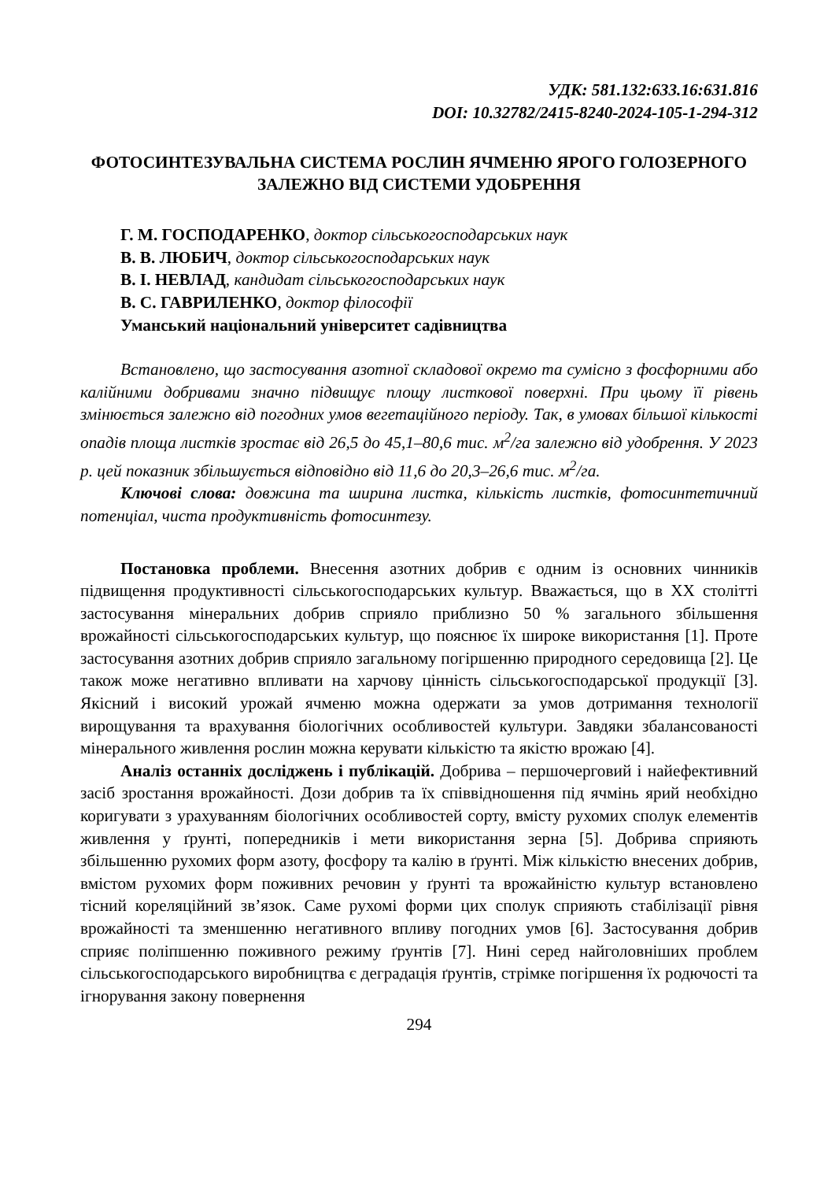УДК: 581.132:633.16:631.816
DOI: 10.32782/2415-8240-2024-105-1-294-312
ФОТОСИНТЕЗУВАЛЬНА СИСТЕМА РОСЛИН ЯЧМЕНЮ ЯРОГО ГОЛОЗЕРНОГО ЗАЛЕЖНО ВІД СИСТЕМИ УДОБРЕННЯ
Г. М. ГОСПОДАРЕНКО, доктор сільськогосподарських наук
В. В. ЛЮБИЧ, доктор сільськогосподарських наук
В. І. НЕВЛАД, кандидат сільськогосподарських наук
В. С. ГАВРИЛЕНКО, доктор філософії
Уманський національний університет садівництва
Встановлено, що застосування азотної складової окремо та сумісно з фосфорними або калійними добривами значно підвищує площу листкової поверхні. При цьому її рівень змінюється залежно від погодних умов вегетаційного періоду. Так, в умовах більшої кількості опадів площа листків зростає від 26,5 до 45,1–80,6 тис. м<sup>2</sup>/га залежно від удобрення. У 2023 р. цей показник збільшується відповідно від 11,6 до 20,3–26,6 тис. м<sup>2</sup>/га.
Ключові слова: довжина та ширина листка, кількість листків, фотосинтетичний потенціал, чиста продуктивність фотосинтезу.
Постановка проблеми. Внесення азотних добрив є одним із основних чинників підвищення продуктивності сільськогосподарських культур. Вважається, що в XX столітті застосування мінеральних добрив сприяло приблизно 50 % загального збільшення врожайності сільськогосподарських культур, що пояснює їх широке використання [1]. Проте застосування азотних добрив сприяло загальному погіршенню природного середовища [2]. Це також може негативно впливати на харчову цінність сільськогосподарської продукції [3]. Якісний і високий урожай ячменю можна одержати за умов дотримання технології вирощування та врахування біологічних особливостей культури. Завдяки збалансованості мінерального живлення рослин можна керувати кількістю та якістю врожаю [4].
Аналіз останніх досліджень і публікацій. Добрива – першочерговий і найефективний засіб зростання врожайності. Дози добрив та їх співвідношення під ячмінь ярий необхідно коригувати з урахуванням біологічних особливостей сорту, вмісту рухомих сполук елементів живлення у ґрунті, попередників і мети використання зерна [5]. Добрива сприяють збільшенню рухомих форм азоту, фосфору та калію в ґрунті. Між кількістю внесених добрив, вмістом рухомих форм поживних речовин у ґрунті та врожайністю культур встановлено тісний кореляційний зв’язок. Саме рухомі форми цих сполук сприяють стабілізації рівня врожайності та зменшенню негативного впливу погодних умов [6]. Застосування добрив сприяє поліпшенню поживного режиму ґрунтів [7]. Нині серед найголовніших проблем сільськогосподарського виробництва є деградація ґрунтів, стрімке погіршення їх родючості та ігнорування закону повернення
294